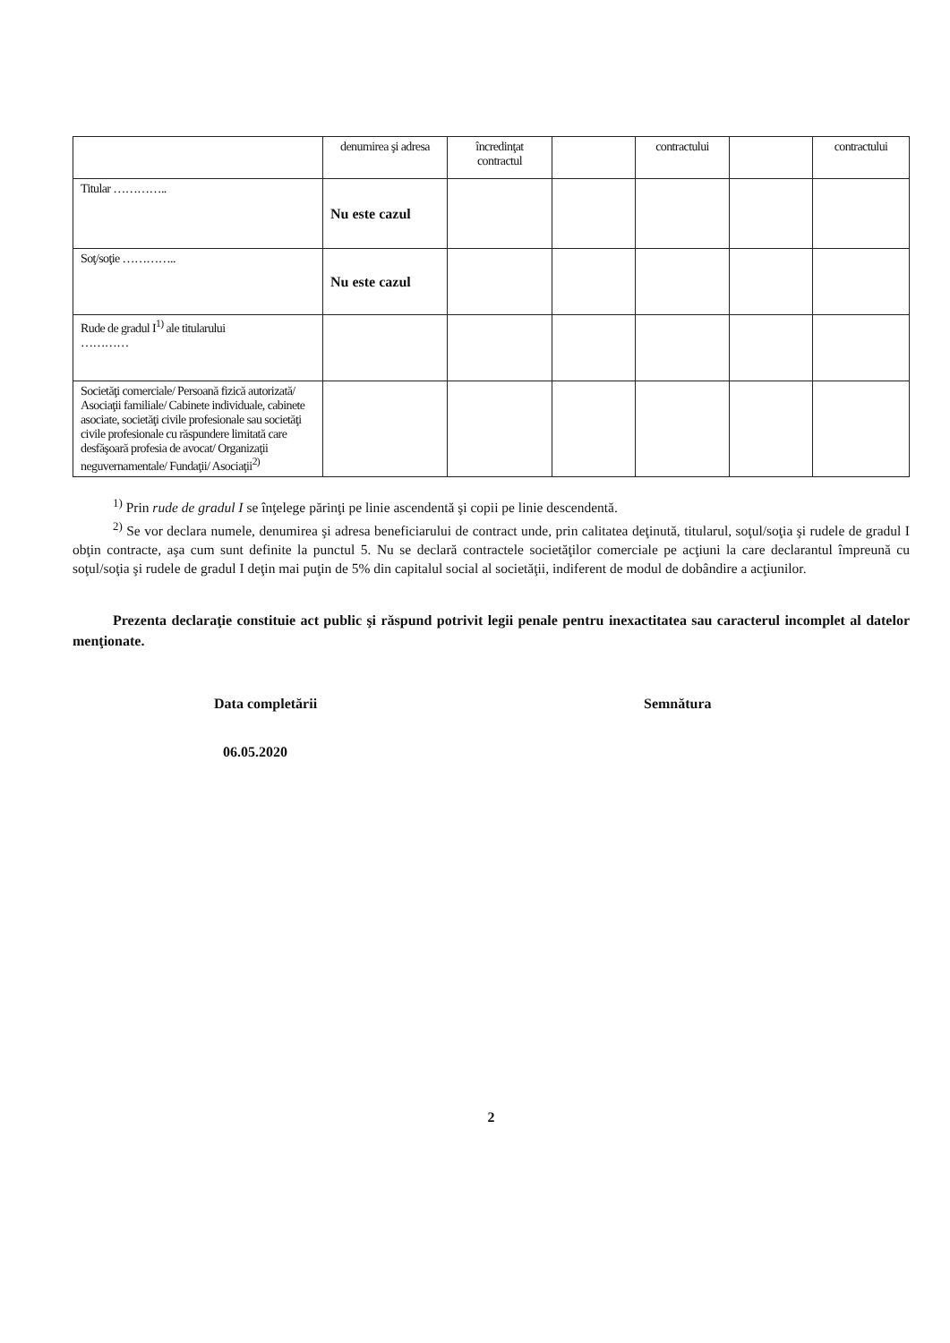| | denumirea şi adresa | încredinţat contractul | | contractului | | contractului |
| Titular ………….. | Nu este cazul | | | | | |
| Soţ/soţie ………….. | Nu este cazul | | | | | |
| Rude de gradul I<sup>1)</sup> ale titularului ………… | | | | | | |
| Societăţi comerciale/ Persoană fizică autorizată/ Asociaţii familiale/ Cabinete individuale, cabinete asociate, societăţi civile profesionale sau societăţi civile profesionale cu răspundere limitată care desfăşoară profesia de avocat/ Organizaţii neguvernamentale/ Fundaţii/ Asociaţii<sup>2)</sup> | | | | | | |
<sup>1)</sup> Prin rude de gradul I se înţelege părinţi pe linie ascendentă şi copii pe linie descendentă.
<sup>2)</sup> Se vor declara numele, denumirea şi adresa beneficiarului de contract unde, prin calitatea deţinută, titularul, soţul/soţia şi rudele de gradul I obţin contracte, aşa cum sunt definite la punctul 5. Nu se declară contractele societăţilor comerciale pe acţiuni la care declarantul împreună cu soţul/soţia şi rudele de gradul I deţin mai puţin de 5% din capitalul social al societăţii, indiferent de modul de dobândire a acţiunilor.
Prezenta declaraţie constituie act public şi răspund potrivit legii penale pentru inexactitatea sau caracterul incomplet al datelor menţionate.
Data completării
06.05.2020
Semnătura
2